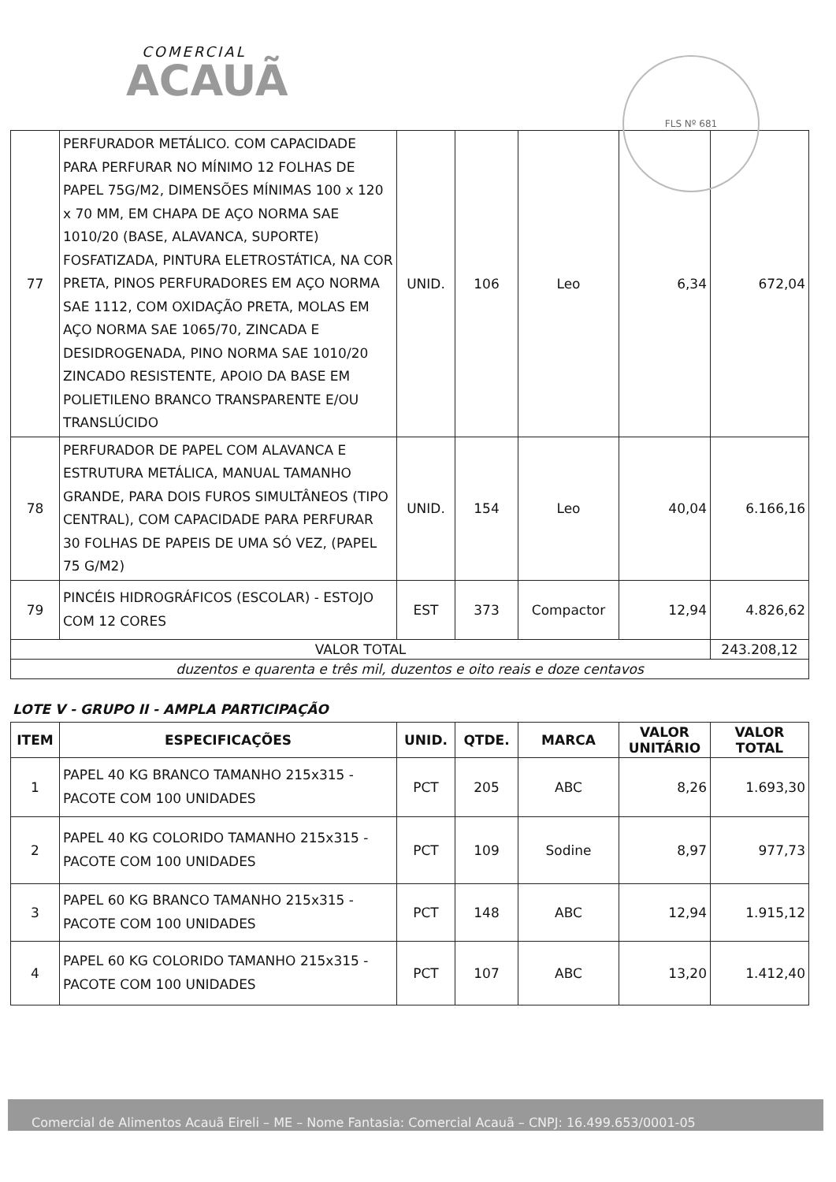COMERCIAL
ACAUÃ
FLS Nº 681
| 77 | PERFURADOR METÁLICO. COM CAPACIDADE PARA PERFURAR NO MÍNIMO 12 FOLHAS DE PAPEL 75G/M2, DIMENSÕES MÍNIMAS 100 x 120 x 70 MM, EM CHAPA DE AÇO NORMA SAE 1010/20 (BASE, ALAVANCA, SUPORTE) FOSFATIZADA, PINTURA ELETROSTÁTICA, NA COR PRETA, PINOS PERFURADORES EM AÇO NORMA SAE 1112, COM OXIDAÇÃO PRETA, MOLAS EM AÇO NORMA SAE 1065/70, ZINCADA E DESIDROGENADA, PINO NORMA SAE 1010/20 ZINCADO RESISTENTE, APOIO DA BASE EM POLIETILENO BRANCO TRANSPARENTE E/OU TRANSLÚCIDO | UNID. | 106 | Leo | 6,34 | 672,04 |
| 78 | PERFURADOR DE PAPEL COM ALAVANCA E ESTRUTURA METÁLICA, MANUAL TAMANHO GRANDE, PARA DOIS FUROS SIMULTÂNEOS (TIPO CENTRAL), COM CAPACIDADE PARA PERFURAR 30 FOLHAS DE PAPEIS DE UMA SÓ VEZ, (PAPEL 75 G/M2) | UNID. | 154 | Leo | 40,04 | 6.166,16 |
| 79 | PINCÉIS HIDROGRÁFICOS (ESCOLAR) - ESTOJO COM 12 CORES | EST | 373 | Compactor | 12,94 | 4.826,62 |
| VALOR TOTAL | | | | | | 243.208,12 |
| duzentos e quarenta e três mil, duzentos e oito reais e doze centavos | | | | | | |
LOTE V - GRUPO II - AMPLA PARTICIPAÇÃO
| ITEM | ESPECIFICAÇÕES | UNID. | QTDE. | MARCA | VALOR UNITÁRIO | VALOR TOTAL |
| --- | --- | --- | --- | --- | --- | --- |
| 1 | PAPEL 40 KG BRANCO TAMANHO 215x315 - PACOTE COM 100 UNIDADES | PCT | 205 | ABC | 8,26 | 1.693,30 |
| 2 | PAPEL 40 KG COLORIDO TAMANHO 215x315 - PACOTE COM 100 UNIDADES | PCT | 109 | Sodine | 8,97 | 977,73 |
| 3 | PAPEL 60 KG BRANCO TAMANHO 215x315 - PACOTE COM 100 UNIDADES | PCT | 148 | ABC | 12,94 | 1.915,12 |
| 4 | PAPEL 60 KG COLORIDO TAMANHO 215x315 - PACOTE COM 100 UNIDADES | PCT | 107 | ABC | 13,20 | 1.412,40 |
Comercial de Alimentos Acauã Eireli – ME – Nome Fantasia: Comercial Acauã – CNPJ: 16.499.653/0001-05